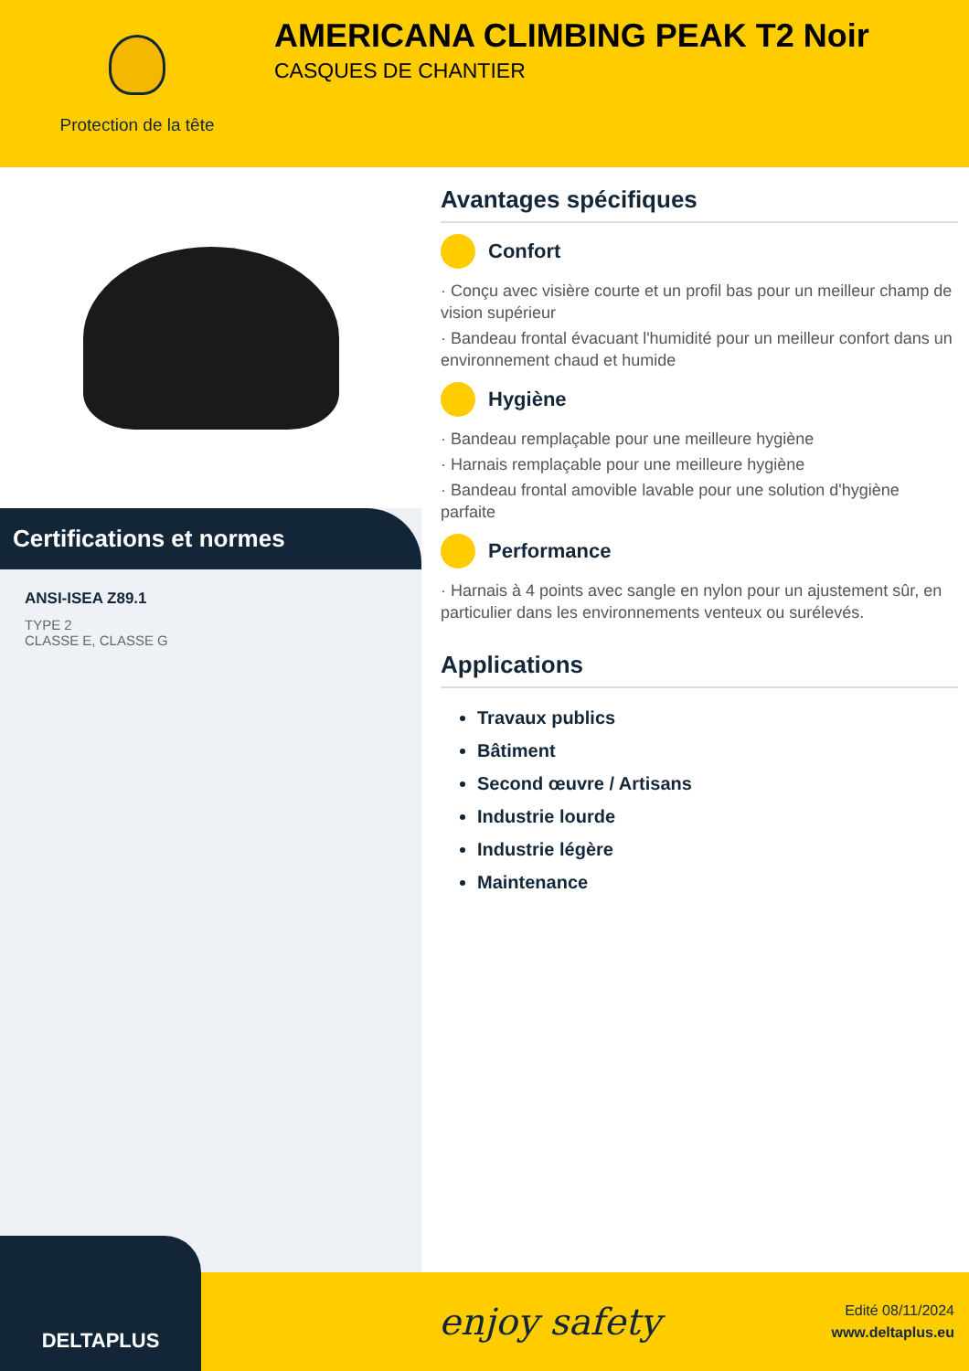Protection de la tête
AMERICANA CLIMBING PEAK T2 Noir
CASQUES DE CHANTIER
Certifications et normes
ANSI-ISEA Z89.1
TYPE 2
CLASSE E, CLASSE G
Avantages spécifiques
Confort
· Conçu avec visière courte et un profil bas pour un meilleur champ de vision supérieur
· Bandeau frontal évacuant l'humidité pour un meilleur confort dans un environnement chaud et humide
Hygiène
· Bandeau remplaçable pour une meilleure hygiène
· Harnais remplaçable pour une meilleure hygiène
· Bandeau frontal amovible lavable pour une solution d'hygiène parfaite
Performance
· Harnais à 4 points avec sangle en nylon pour un ajustement sûr, en particulier dans les environnements venteux ou surélevés.
Applications
Travaux publics
Bâtiment
Second œuvre / Artisans
Industrie lourde
Industrie légère
Maintenance
DELTAPLUS
enjoy safety
Edité 08/11/2024
www.deltaplus.eu